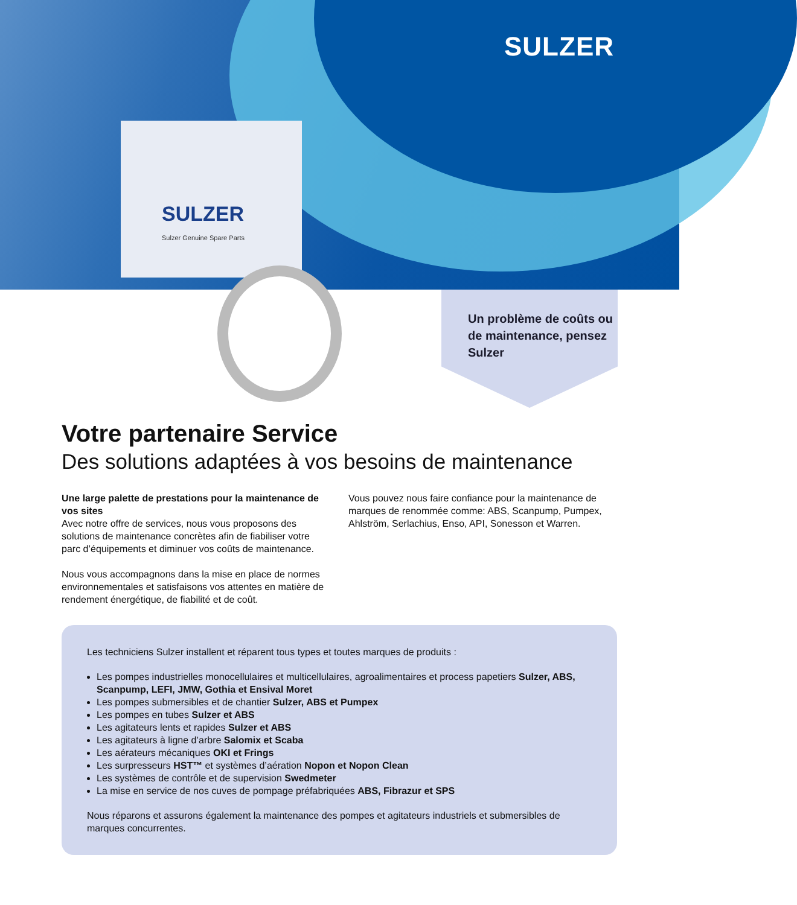SULZER
SULZER
Sulzer Genuine Spare Parts
Un problème de coûts ou de maintenance, pensez Sulzer
Votre partenaire Service
Des solutions adaptées à vos besoins de maintenance
Une large palette de prestations pour la maintenance de vos sites
Avec notre offre de services, nous vous proposons des solutions de maintenance concrètes afin de fiabiliser votre parc d’équipements et diminuer vos coûts de maintenance.
Nous vous accompagnons dans la mise en place de normes environnementales et satisfaisons vos attentes en matière de rendement énergétique, de fiabilité et de coût.
Vous pouvez nous faire confiance pour la maintenance de marques de renommée comme: ABS, Scanpump, Pumpex, Ahlström, Serlachius, Enso, API, Sonesson et Warren.
Les techniciens Sulzer installent et réparent tous types et toutes marques de produits :
Les pompes industrielles monocellulaires et multicellulaires, agroalimentaires et process papetiers Sulzer, ABS, Scanpump, LEFI, JMW, Gothia et Ensival Moret
Les pompes submersibles et de chantier Sulzer, ABS et Pumpex
Les pompes en tubes Sulzer et ABS
Les agitateurs lents et rapides Sulzer et ABS
Les agitateurs à ligne d’arbre Salomix et Scaba
Les aérateurs mécaniques OKI et Frings
Les surpresseurs HST™ et systèmes d’aération Nopon et Nopon Clean
Les systèmes de contrôle et de supervision Swedmeter
La mise en service de nos cuves de pompage préfabriquées ABS, Fibrazur et SPS
Nous réparons et assurons également la maintenance des pompes et agitateurs industriels et submersibles de marques concurrentes.